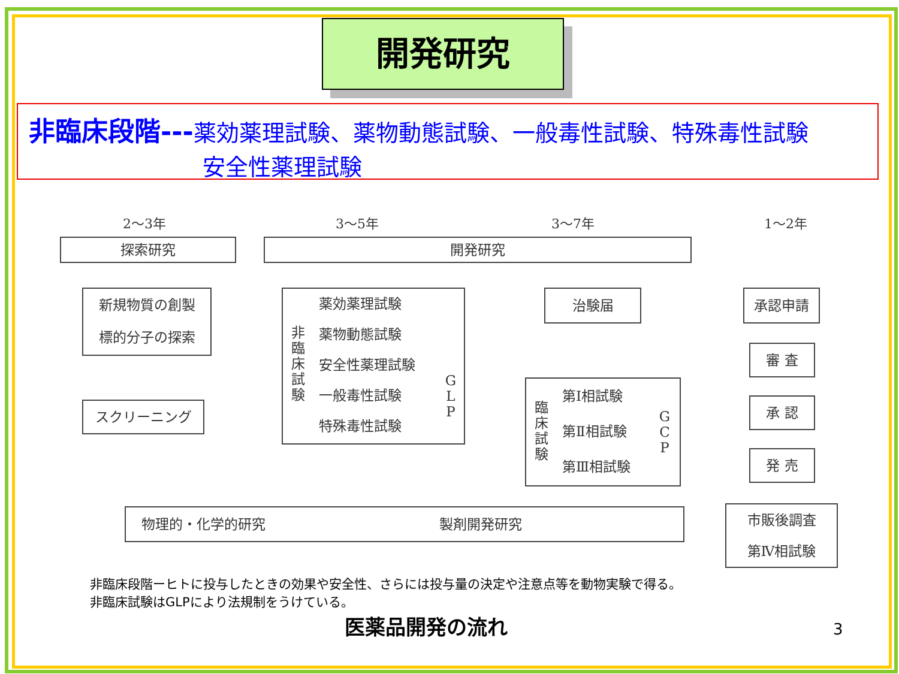開発研究
非臨床段階---薬効薬理試験、薬物動態試験、一般毒性試験、特殊毒性試験
安全性薬理試験
2～3年 3～5年 3～7年 1～2年
探索研究 開発研究
新規物質の創製
標的分子の探索
スクリーニング
非
臨
床
試
験
G
L
P
薬効薬理試験
薬物動態試験
安全性薬理試験
一般毒性試験
特殊毒性試験
治験届
臨
床
試
験
G
C
P
第Ⅰ相試験
第Ⅱ相試験
第Ⅲ相試験
承認申請
審 査
承 認
発 売
市販後調査
第Ⅳ相試験
物理的・化学的研究 製剤開発研究
非臨床段階ーヒトに投与したときの効果や安全性、さらには投与量の決定や注意点等を動物実験で得る。
非臨床試験はGLPにより法規制をうけている。
医薬品開発の流れ 3